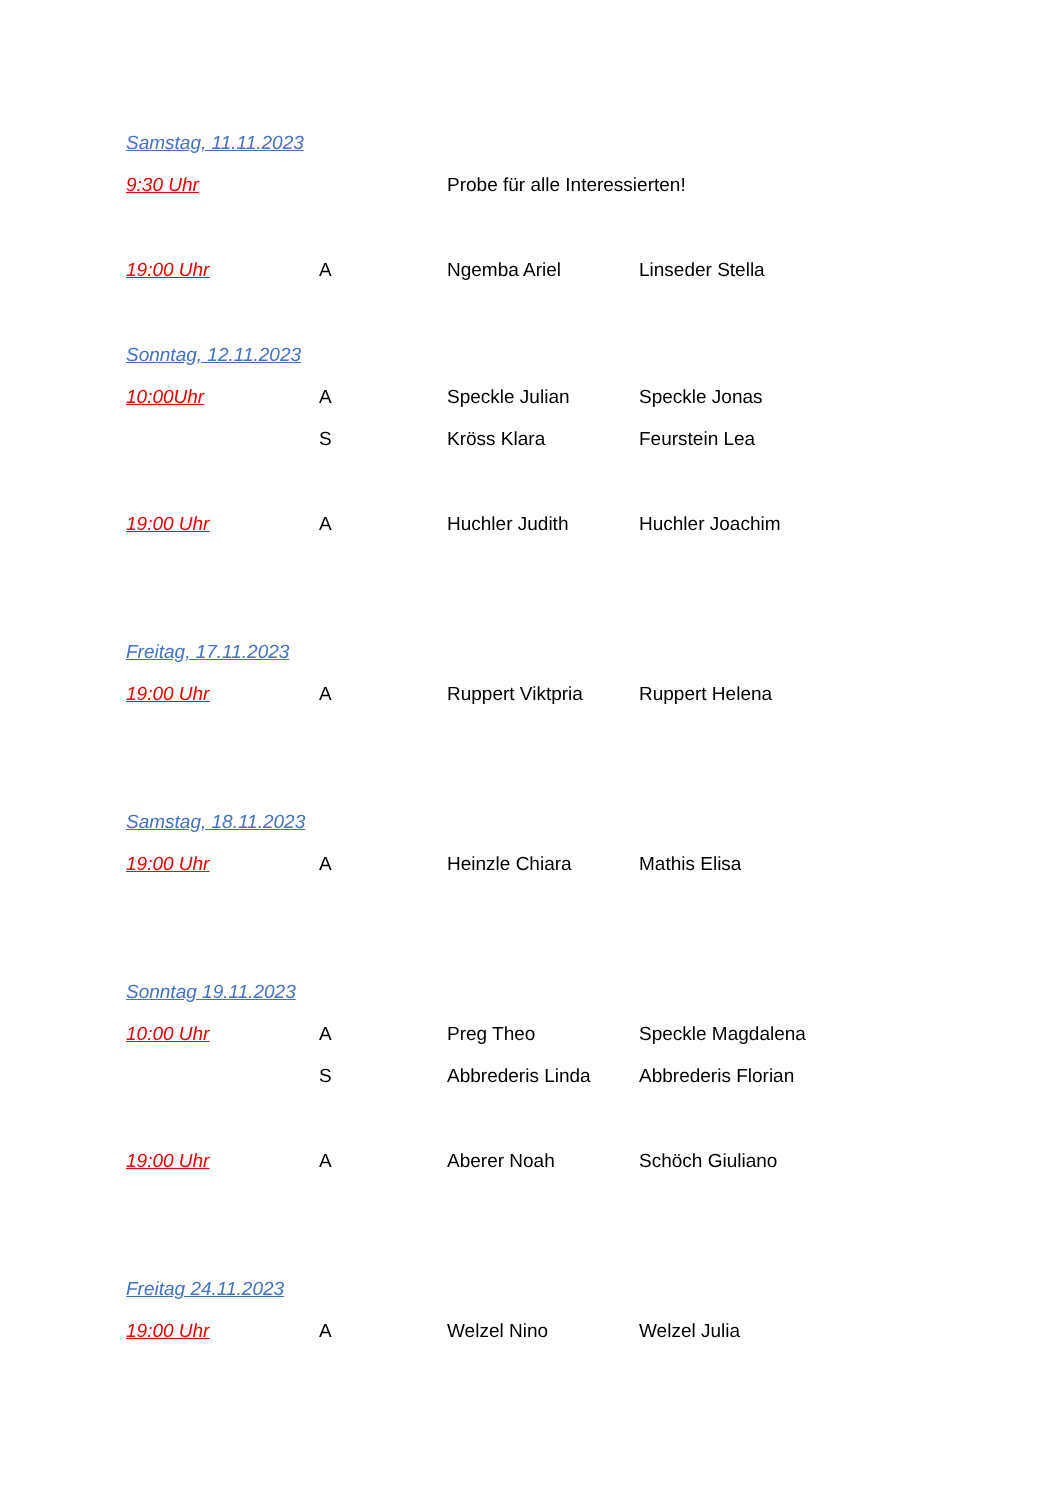| Samstag, 11.11.2023 | | | |
| 9:30 Uhr | | Probe für alle Interessierten! | |
| 19:00 Uhr | A | Ngemba Ariel | Linseder Stella |
| Sonntag, 12.11.2023 | | | |
| 10:00Uhr | A | Speckle Julian | Speckle Jonas |
| | S | Kröss Klara | Feurstein Lea |
| 19:00 Uhr | A | Huchler Judith | Huchler Joachim |
| Freitag, 17.11.2023 | | | |
| 19:00 Uhr | A | Ruppert Viktpria | Ruppert Helena |
| Samstag, 18.11.2023 | | | |
| 19:00 Uhr | A | Heinzle Chiara | Mathis Elisa |
| Sonntag 19.11.2023 | | | |
| 10:00 Uhr | A | Preg Theo | Speckle Magdalena |
| | S | Abbrederis Linda | Abbrederis Florian |
| 19:00 Uhr | A | Aberer Noah | Schöch Giuliano |
| Freitag 24.11.2023 | | | |
| 19:00 Uhr | A | Welzel Nino | Welzel Julia |